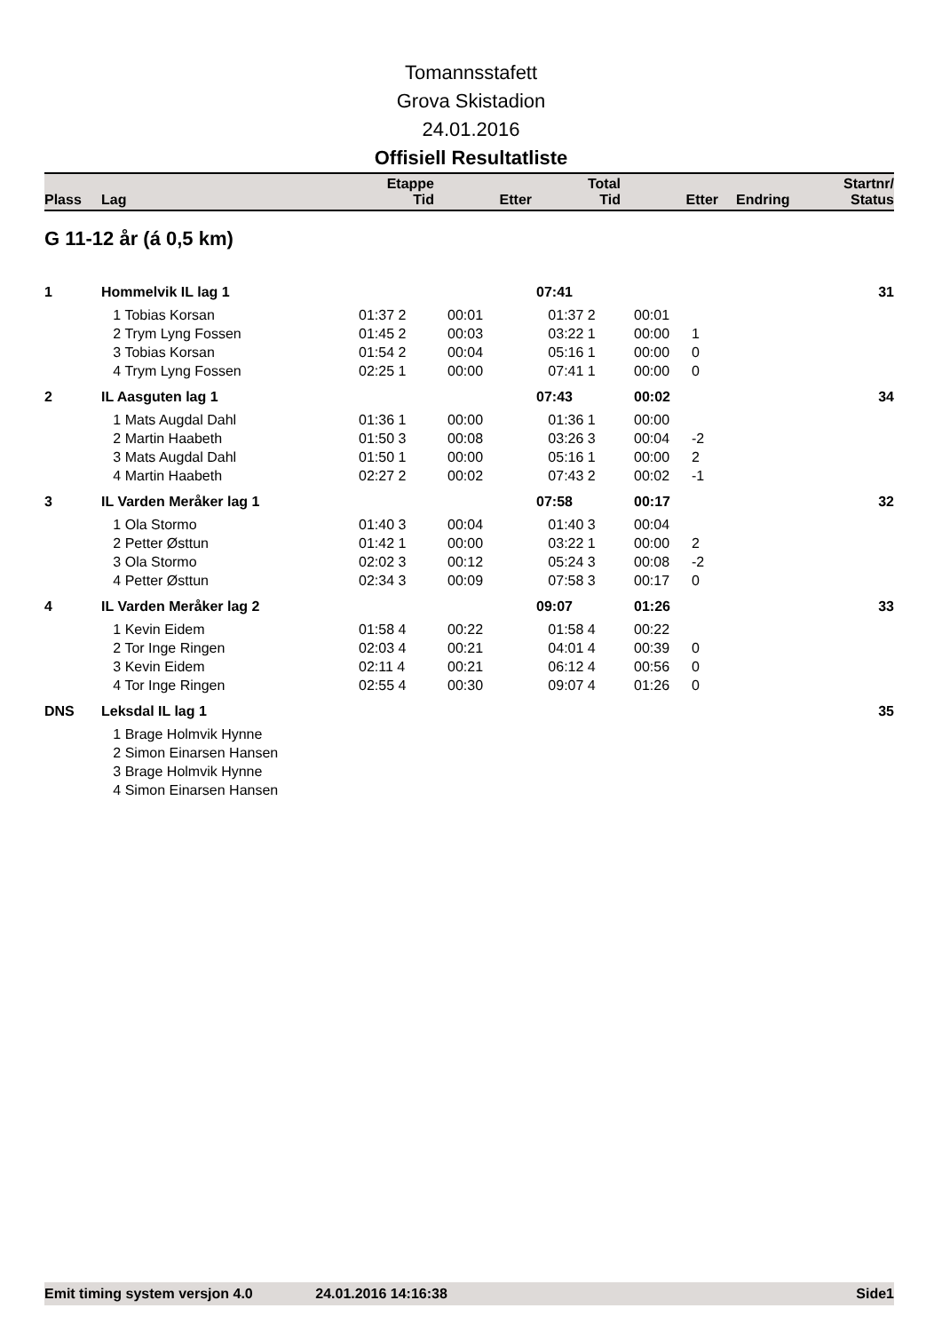Tomannsstafett
Grova Skistadion
24.01.2016
Offisiell Resultatliste
| Plass | Lag | Etappe Tid | Etter | Total Tid | Etter | Endring | Startnr/ Status |
| --- | --- | --- | --- | --- | --- | --- | --- |
G 11-12 år (á 0,5 km)
| 1 | Hommelvik IL lag 1 | | | 07:41 | | | 31 |
| | 1 Tobias Korsan | 01:37 2 | 00:01 | 01:37 2 | 00:01 | | |
| | 2 Trym Lyng Fossen | 01:45 2 | 00:03 | 03:22 1 | 00:00 | 1 | |
| | 3 Tobias Korsan | 01:54 2 | 00:04 | 05:16 1 | 00:00 | 0 | |
| | 4 Trym Lyng Fossen | 02:25 1 | 00:00 | 07:41 1 | 00:00 | 0 | |
| 2 | IL Aasguten lag 1 | | | 07:43 | 00:02 | | 34 |
| | 1 Mats Augdal Dahl | 01:36 1 | 00:00 | 01:36 1 | 00:00 | | |
| | 2 Martin Haabeth | 01:50 3 | 00:08 | 03:26 3 | 00:04 | -2 | |
| | 3 Mats Augdal Dahl | 01:50 1 | 00:00 | 05:16 1 | 00:00 | 2 | |
| | 4 Martin Haabeth | 02:27 2 | 00:02 | 07:43 2 | 00:02 | -1 | |
| 3 | IL Varden Meråker lag 1 | | | 07:58 | 00:17 | | 32 |
| | 1 Ola Stormo | 01:40 3 | 00:04 | 01:40 3 | 00:04 | | |
| | 2 Petter Østtun | 01:42 1 | 00:00 | 03:22 1 | 00:00 | 2 | |
| | 3 Ola Stormo | 02:02 3 | 00:12 | 05:24 3 | 00:08 | -2 | |
| | 4 Petter Østtun | 02:34 3 | 00:09 | 07:58 3 | 00:17 | 0 | |
| 4 | IL Varden Meråker lag 2 | | | 09:07 | 01:26 | | 33 |
| | 1 Kevin Eidem | 01:58 4 | 00:22 | 01:58 4 | 00:22 | | |
| | 2 Tor Inge Ringen | 02:03 4 | 00:21 | 04:01 4 | 00:39 | 0 | |
| | 3 Kevin Eidem | 02:11 4 | 00:21 | 06:12 4 | 00:56 | 0 | |
| | 4 Tor Inge Ringen | 02:55 4 | 00:30 | 09:07 4 | 01:26 | 0 | |
| DNS | Leksdal IL lag 1 | | | | | | 35 |
| | 1 Brage Holmvik Hynne | | | | | | |
| | 2 Simon Einarsen Hansen | | | | | | |
| | 3 Brage Holmvik Hynne | | | | | | |
| | 4 Simon Einarsen Hansen | | | | | | |
Emit timing system versjon 4.0 24.01.2016 14:16:38 Side1